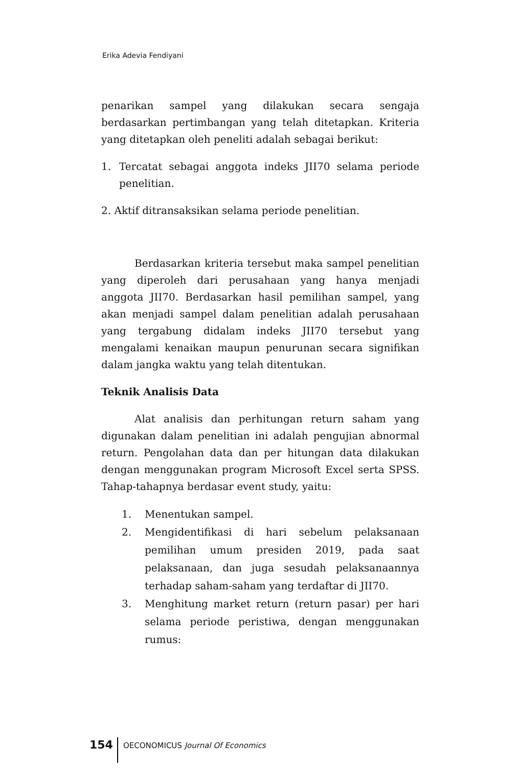Erika Adevia Fendiyani
penarikan sampel yang dilakukan secara sengaja berdasarkan pertimbangan yang telah ditetapkan. Kriteria yang ditetapkan oleh peneliti adalah sebagai berikut:
1. Tercatat sebagai anggota indeks JII70 selama periode penelitian.
2. Aktif ditransaksikan selama periode penelitian.
Berdasarkan kriteria tersebut maka sampel penelitian yang diperoleh dari perusahaan yang hanya menjadi anggota JII70. Berdasarkan hasil pemilihan sampel, yang akan menjadi sampel dalam penelitian adalah perusahaan yang tergabung didalam indeks JII70 tersebut yang mengalami kenaikan maupun penurunan secara signifikan dalam jangka waktu yang telah ditentukan.
Teknik Analisis Data
Alat analisis dan perhitungan return saham yang digunakan dalam penelitian ini adalah pengujian abnormal return. Pengolahan data dan per hitungan data dilakukan dengan menggunakan program Microsoft Excel serta SPSS. Tahap-tahapnya berdasar event study, yaitu:
1. Menentukan sampel.
2. Mengidentifikasi di hari sebelum pelaksanaan pemilihan umum presiden 2019, pada saat pelaksanaan, dan juga sesudah pelaksanaannya terhadap saham-saham yang terdaftar di JII70.
3. Menghitung market return (return pasar) per hari selama periode peristiwa, dengan menggunakan rumus:
154 OECONOMICUS Journal Of Economics